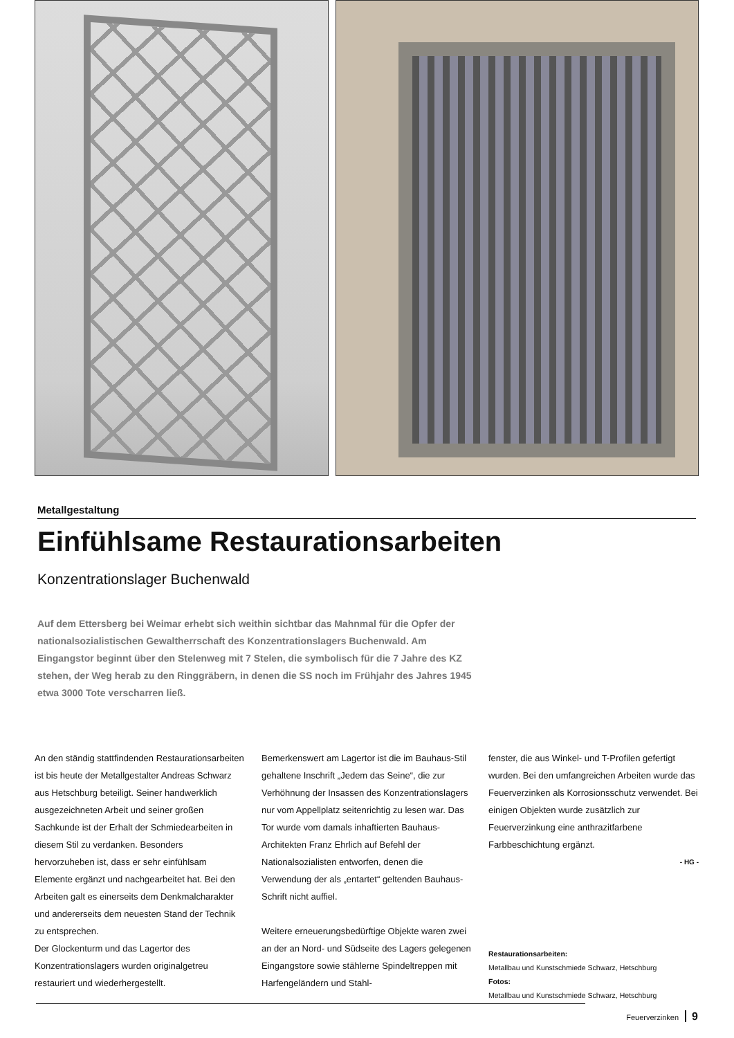Metallgestaltung
Einfühlsame Restaurationsarbeiten
Konzentrationslager Buchenwald
Auf dem Ettersberg bei Weimar erhebt sich weithin sichtbar das Mahnmal für die Opfer der nationalsozialistischen Gewaltherrschaft des Konzentrationslagers Buchenwald. Am Eingangstor beginnt über den Stelenweg mit 7 Stelen, die symbolisch für die 7 Jahre des KZ stehen, der Weg herab zu den Ringgräbern, in denen die SS noch im Frühjahr des Jahres 1945 etwa 3000 Tote verscharren ließ.
An den ständig stattfindenden Restaurationsarbeiten ist bis heute der Metallgestalter Andreas Schwarz aus Hetschburg beteiligt. Seiner handwerklich ausgezeichneten Arbeit und seiner großen Sachkunde ist der Erhalt der Schmiedearbeiten in diesem Stil zu verdanken. Besonders hervorzuheben ist, dass er sehr einfühlsam Elemente ergänzt und nachgearbeitet hat. Bei den Arbeiten galt es einerseits dem Denkmalcharakter und andererseits dem neuesten Stand der Technik zu entsprechen.
Der Glockenturm und das Lagertor des Konzentrationslagers wurden originalgetreu restauriert und wiederhergestellt.
Bemerkenswert am Lagertor ist die im Bauhaus-Stil gehaltene Inschrift „Jedem das Seine“, die zur Verhöhnung der Insassen des Konzentrationslagers nur vom Appellplatz seitenrichtig zu lesen war. Das Tor wurde vom damals inhaftierten Bauhaus-Architekten Franz Ehrlich auf Befehl der Nationalsozialisten entworfen, denen die Verwendung der als „entartet“ geltenden Bauhaus-Schrift nicht auffiel.
Weitere erneuerungsbedürftige Objekte waren zwei an der an Nord- und Südseite des Lagers gelegenen Eingangstore sowie stählerne Spindeltreppen mit Harfengeländern und Stahl-
fenster, die aus Winkel- und T-Profilen gefertigt wurden. Bei den umfangreichen Arbeiten wurde das Feuerverzinken als Korrosionsschutz verwendet. Bei einigen Objekten wurde zusätzlich zur Feuerverzinkung eine anthrazitfarbene Farbbeschichtung ergänzt.
- HG -
Restaurationsarbeiten:
Metallbau und Kunstschmiede Schwarz, Hetschburg
Fotos:
Metallbau und Kunstschmiede Schwarz, Hetschburg
Feuerverzinken 9